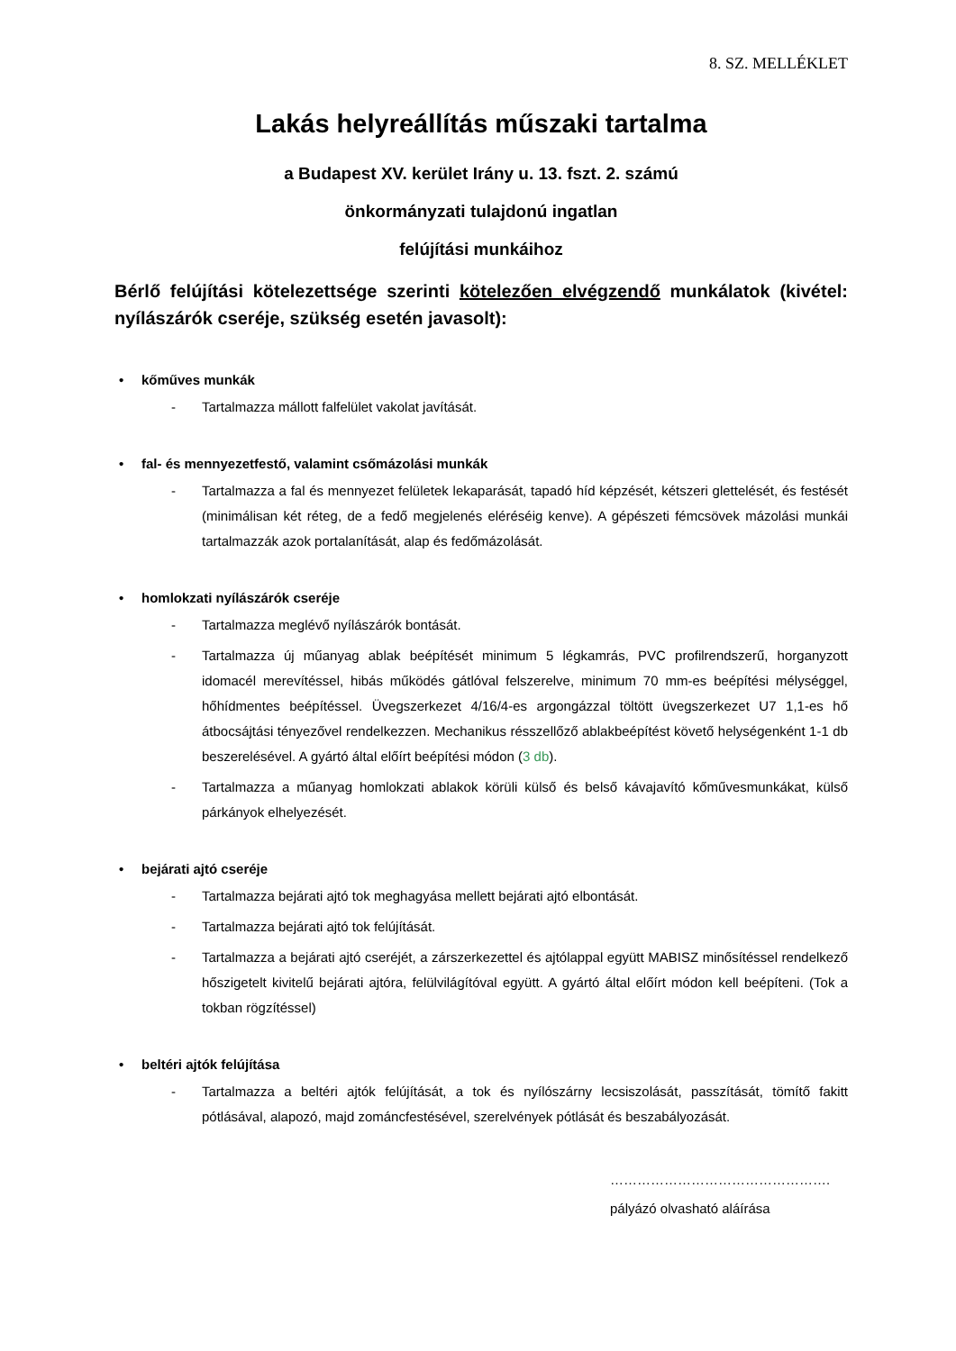8. SZ. MELLÉKLET
Lakás helyreállítás műszaki tartalma
a Budapest XV. kerület Irány u. 13. fszt. 2. számú
önkormányzati tulajdonú ingatlan
felújítási munkáihoz
Bérlő felújítási kötelezettsége szerinti kötelezően elvégzendő munkálatok (kivétel: nyílászárók cseréje, szükség esetén javasolt):
• kőműves munkák
- Tartalmazza mállott falfelület vakolat javítását.
• fal- és mennyezetfestő, valamint csőmázolási munkák
- Tartalmazza a fal és mennyezet felületek lekaparását, tapadó híd képzését, kétszeri glettelését, és festését (minimálisan két réteg, de a fedő megjelenés eléréséig kenve). A gépészeti fémcsövek mázolási munkái tartalmazzák azok portalanítását, alap és fedőmázolását.
• homlokzati nyílászárók cseréje
- Tartalmazza meglévő nyílászárók bontását.
- Tartalmazza új műanyag ablak beépítését minimum 5 légkamrás, PVC profilrendszerű, horganyzott idomacél merevítéssel, hibás működés gátlóval felszerelve, minimum 70 mm-es beépítési mélységgel, hőhídmentes beépítéssel. Üvegszerkezet 4/16/4-es argongázzal töltött üvegszerkezet U7 1,1-es hő átbocsájtási tényezővel rendelkezzen. Mechanikus résszellőző ablakbeépítést követő helységenként 1-1 db beszerelésével. A gyártó által előírt beépítési módon (3 db).
- Tartalmazza a műanyag homlokzati ablakok körüli külső és belső kávajavító kőművesmunkákat, külső párkányok elhelyezését.
• bejárati ajtó cseréje
- Tartalmazza bejárati ajtó tok meghagyása mellett bejárati ajtó elbontását.
- Tartalmazza bejárati ajtó tok felújítását.
- Tartalmazza a bejárati ajtó cseréjét, a zárszerkezettel és ajtólappal együtt MABISZ minősítéssel rendelkező hőszigetelt kivitelű bejárati ajtóra, felülvilágítóval együtt. A gyártó által előírt módon kell beépíteni. (Tok a tokban rögzítéssel)
• beltéri ajtók felújítása
- Tartalmazza a beltéri ajtók felújítását, a tok és nyílószárny lecsiszolását, passzítását, tömítő fakitt pótlásával, alapozó, majd zománcfestésével, szerelvények pótlását és beszabályozását.
………………………………………….
pályázó olvasható aláírása